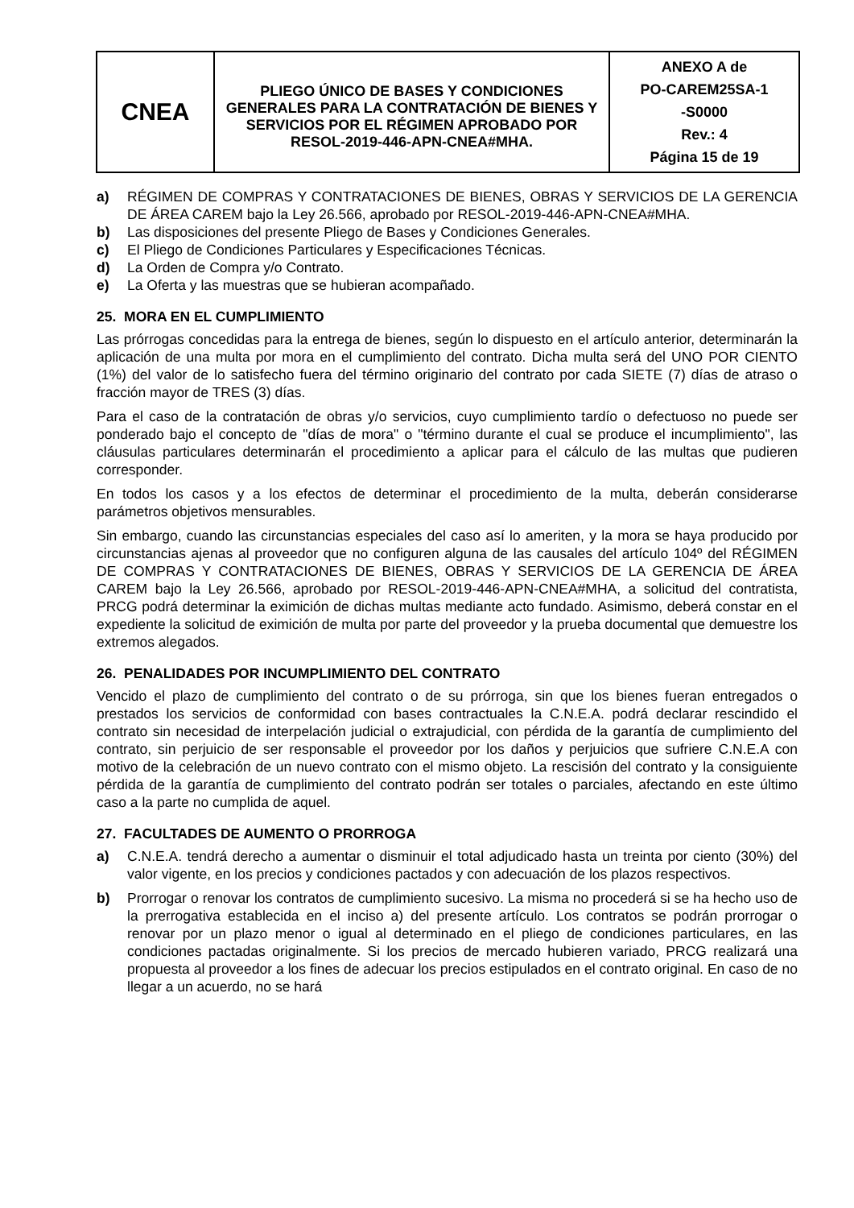| CNEA | PLIEGO ÚNICO DE BASES Y CONDICIONES GENERALES PARA LA CONTRATACIÓN DE BIENES Y SERVICIOS POR EL RÉGIMEN APROBADO POR RESOL-2019-446-APN-CNEA#MHA. | ANEXO A de PO-CAREM25SA-1 -S0000 Rev.: 4 Página 15 de 19 |
a) RÉGIMEN DE COMPRAS Y CONTRATACIONES DE BIENES, OBRAS Y SERVICIOS DE LA GERENCIA DE ÁREA CAREM bajo la Ley 26.566, aprobado por RESOL-2019-446-APN-CNEA#MHA.
b) Las disposiciones del presente Pliego de Bases y Condiciones Generales.
c) El Pliego de Condiciones Particulares y Especificaciones Técnicas.
d) La Orden de Compra y/o Contrato.
e) La Oferta y las muestras que se hubieran acompañado.
25. MORA EN EL CUMPLIMIENTO
Las prórrogas concedidas para la entrega de bienes, según lo dispuesto en el artículo anterior, determinarán la aplicación de una multa por mora en el cumplimiento del contrato. Dicha multa será del UNO POR CIENTO (1%) del valor de lo satisfecho fuera del término originario del contrato por cada SIETE (7) días de atraso o fracción mayor de TRES (3) días.
Para el caso de la contratación de obras y/o servicios, cuyo cumplimiento tardío o defectuoso no puede ser ponderado bajo el concepto de "días de mora" o "término durante el cual se produce el incumplimiento", las cláusulas particulares determinarán el procedimiento a aplicar para el cálculo de las multas que pudieren corresponder.
En todos los casos y a los efectos de determinar el procedimiento de la multa, deberán considerarse parámetros objetivos mensurables.
Sin embargo, cuando las circunstancias especiales del caso así lo ameriten, y la mora se haya producido por circunstancias ajenas al proveedor que no configuren alguna de las causales del artículo 104º del RÉGIMEN DE COMPRAS Y CONTRATACIONES DE BIENES, OBRAS Y SERVICIOS DE LA GERENCIA DE ÁREA CAREM bajo la Ley 26.566, aprobado por RESOL-2019-446-APN-CNEA#MHA, a solicitud del contratista, PRCG podrá determinar la eximición de dichas multas mediante acto fundado. Asimismo, deberá constar en el expediente la solicitud de eximición de multa por parte del proveedor y la prueba documental que demuestre los extremos alegados.
26. PENALIDADES POR INCUMPLIMIENTO DEL CONTRATO
Vencido el plazo de cumplimiento del contrato o de su prórroga, sin que los bienes fueran entregados o prestados los servicios de conformidad con bases contractuales la C.N.E.A. podrá declarar rescindido el contrato sin necesidad de interpelación judicial o extrajudicial, con pérdida de la garantía de cumplimiento del contrato, sin perjuicio de ser responsable el proveedor por los daños y perjuicios que sufriere C.N.E.A con motivo de la celebración de un nuevo contrato con el mismo objeto. La rescisión del contrato y la consiguiente pérdida de la garantía de cumplimiento del contrato podrán ser totales o parciales, afectando en este último caso a la parte no cumplida de aquel.
27. FACULTADES DE AUMENTO O PRORROGA
a) C.N.E.A. tendrá derecho a aumentar o disminuir el total adjudicado hasta un treinta por ciento (30%) del valor vigente, en los precios y condiciones pactados y con adecuación de los plazos respectivos.
b) Prorrogar o renovar los contratos de cumplimiento sucesivo. La misma no procederá si se ha hecho uso de la prerrogativa establecida en el inciso a) del presente artículo. Los contratos se podrán prorrogar o renovar por un plazo menor o igual al determinado en el pliego de condiciones particulares, en las condiciones pactadas originalmente. Si los precios de mercado hubieren variado, PRCG realizará una propuesta al proveedor a los fines de adecuar los precios estipulados en el contrato original. En caso de no llegar a un acuerdo, no se hará